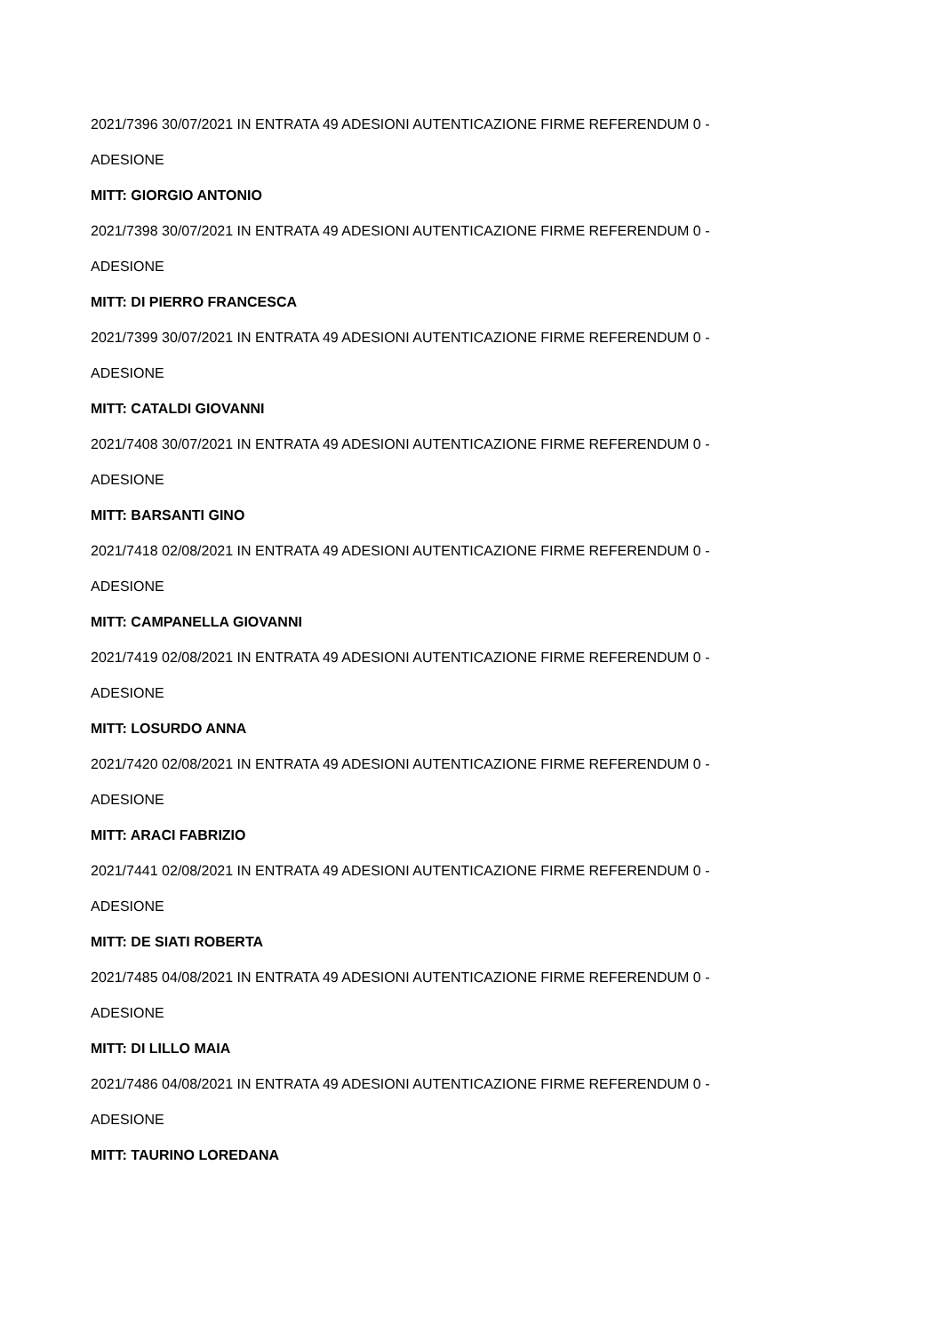2021/7396 30/07/2021 IN ENTRATA 49 ADESIONI AUTENTICAZIONE FIRME REFERENDUM 0 -
ADESIONE
MITT: GIORGIO ANTONIO
2021/7398 30/07/2021 IN ENTRATA 49 ADESIONI AUTENTICAZIONE FIRME REFERENDUM 0 -
ADESIONE
MITT: DI PIERRO FRANCESCA
2021/7399 30/07/2021 IN ENTRATA 49 ADESIONI AUTENTICAZIONE FIRME REFERENDUM 0 -
ADESIONE
MITT: CATALDI GIOVANNI
2021/7408 30/07/2021 IN ENTRATA 49 ADESIONI AUTENTICAZIONE FIRME REFERENDUM 0 -
ADESIONE
MITT: BARSANTI GINO
2021/7418 02/08/2021 IN ENTRATA 49 ADESIONI AUTENTICAZIONE FIRME REFERENDUM 0 -
ADESIONE
MITT: CAMPANELLA GIOVANNI
2021/7419 02/08/2021 IN ENTRATA 49 ADESIONI AUTENTICAZIONE FIRME REFERENDUM 0 -
ADESIONE
MITT: LOSURDO ANNA
2021/7420 02/08/2021 IN ENTRATA 49 ADESIONI AUTENTICAZIONE FIRME REFERENDUM 0 -
ADESIONE
MITT: ARACI FABRIZIO
2021/7441 02/08/2021 IN ENTRATA 49 ADESIONI AUTENTICAZIONE FIRME REFERENDUM 0 -
ADESIONE
MITT: DE SIATI ROBERTA
2021/7485 04/08/2021 IN ENTRATA 49 ADESIONI AUTENTICAZIONE FIRME REFERENDUM 0 -
ADESIONE
MITT: DI LILLO MAIA
2021/7486 04/08/2021 IN ENTRATA 49 ADESIONI AUTENTICAZIONE FIRME REFERENDUM 0 -
ADESIONE
MITT: TAURINO LOREDANA